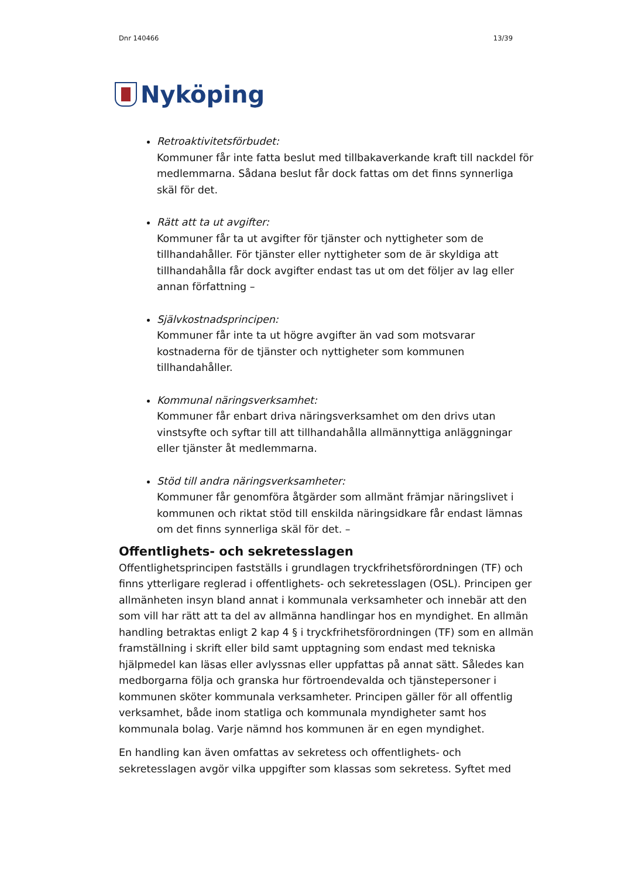Dnr 140466 13/39
Nyköping
Retroaktivitetsförbudet:
Kommuner får inte fatta beslut med tillbakaverkande kraft till nackdel för medlemmarna. Sådana beslut får dock fattas om det finns synnerliga skäl för det.
Rätt att ta ut avgifter:
Kommuner får ta ut avgifter för tjänster och nyttigheter som de tillhandahåller. För tjänster eller nyttigheter som de är skyldiga att tillhandahålla får dock avgifter endast tas ut om det följer av lag eller annan författning –
Självkostnadsprincipen:
Kommuner får inte ta ut högre avgifter än vad som motsvarar kostnaderna för de tjänster och nyttigheter som kommunen tillhandahåller.
Kommunal näringsverksamhet:
Kommuner får enbart driva näringsverksamhet om den drivs utan vinstsyfte och syftar till att tillhandahålla allmännyttiga anläggningar eller tjänster åt medlemmarna.
Stöd till andra näringsverksamheter:
Kommuner får genomföra åtgärder som allmänt främjar näringslivet i kommunen och riktat stöd till enskilda näringsidkare får endast lämnas om det finns synnerliga skäl för det. –
Offentlighets- och sekretesslagen
Offentlighetsprincipen fastställs i grundlagen tryckfrihetsförordningen (TF) och finns ytterligare reglerad i offentlighets- och sekretesslagen (OSL). Principen ger allmänheten insyn bland annat i kommunala verksamheter och innebär att den som vill har rätt att ta del av allmänna handlingar hos en myndighet. En allmän handling betraktas enligt 2 kap 4 § i tryckfrihetsförordningen (TF) som en allmän framställning i skrift eller bild samt upptagning som endast med tekniska hjälpmedel kan läsas eller avlyssnas eller uppfattas på annat sätt. Således kan medborgarna följa och granska hur förtroendevalda och tjänstepersoner i kommunen sköter kommunala verksamheter. Principen gäller för all offentlig verksamhet, både inom statliga och kommunala myndigheter samt hos kommunala bolag. Varje nämnd hos kommunen är en egen myndighet.
En handling kan även omfattas av sekretess och offentlighets- och sekretesslagen avgör vilka uppgifter som klassas som sekretess. Syftet med